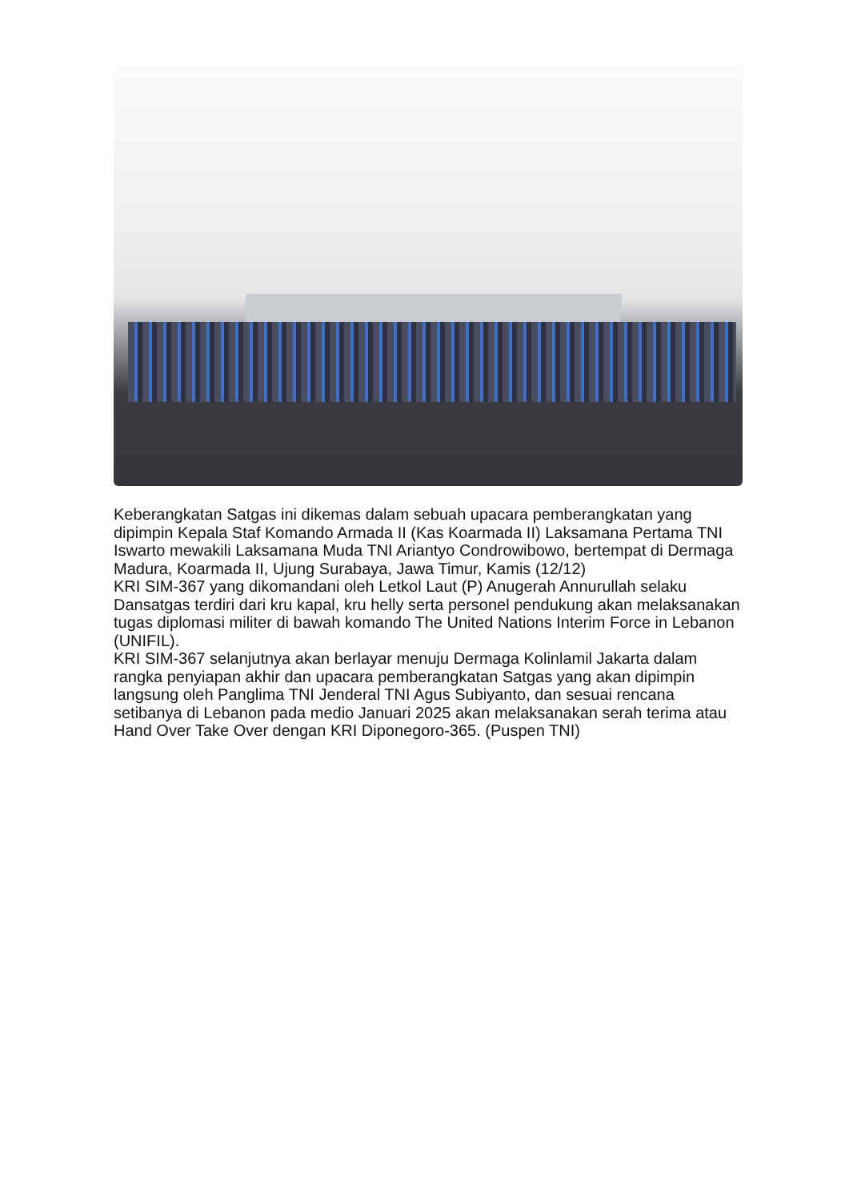Keberangkatan Satgas ini dikemas dalam sebuah upacara pemberangkatan yang dipimpin Kepala Staf Komando Armada II (Kas Koarmada II) Laksamana Pertama TNI Iswarto mewakili Laksamana Muda TNI Ariantyo Condrowibowo, bertempat di Dermaga Madura, Koarmada II, Ujung Surabaya, Jawa Timur, Kamis (12/12)
KRI SIM-367 yang dikomandani oleh Letkol Laut (P) Anugerah Annurullah selaku Dansatgas terdiri dari kru kapal, kru helly serta personel pendukung akan melaksanakan tugas diplomasi militer di bawah komando The United Nations Interim Force in Lebanon (UNIFIL).
KRI SIM-367 selanjutnya akan berlayar menuju Dermaga Kolinlamil Jakarta dalam rangka penyiapan akhir dan upacara pemberangkatan Satgas yang akan dipimpin langsung oleh Panglima TNI Jenderal TNI Agus Subiyanto, dan sesuai rencana setibanya di Lebanon pada medio Januari 2025 akan melaksanakan serah terima atau Hand Over Take Over dengan KRI Diponegoro-365. (Puspen TNI)